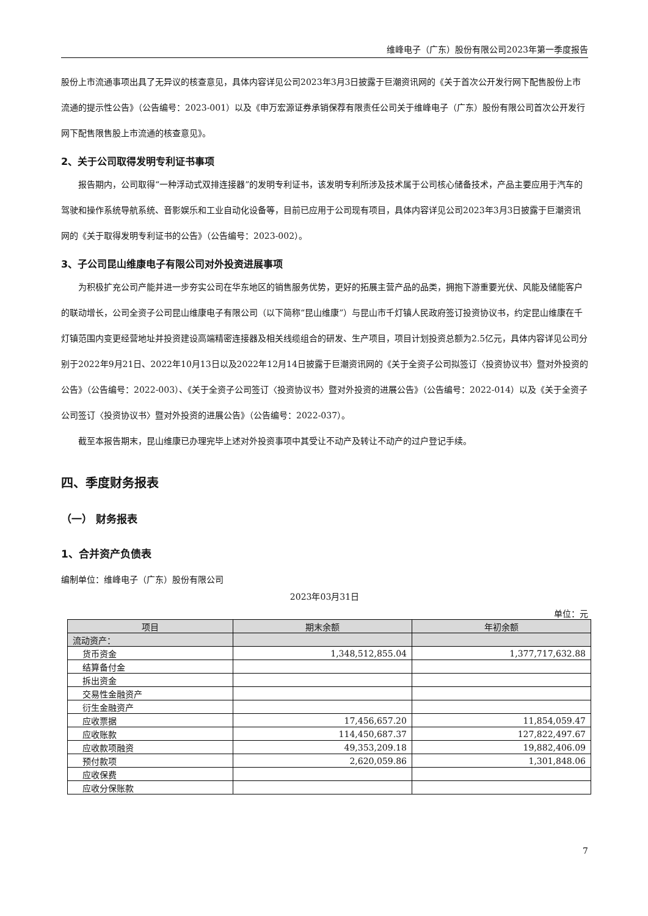维峰电子（广东）股份有限公司2023年第一季度报告
股份上市流通事项出具了无异议的核查意见，具体内容详见公司2023年3月3日披露于巨潮资讯网的《关于首次公开发行网下配售股份上市流通的提示性公告》（公告编号：2023-001）以及《申万宏源证券承销保荐有限责任公司关于维峰电子（广东）股份有限公司首次公开发行网下配售限售股上市流通的核查意见》。
2、关于公司取得发明专利证书事项
报告期内，公司取得“一种浮动式双排连接器”的发明专利证书，该发明专利所涉及技术属于公司核心储备技术，产品主要应用于汽车的驾驶和操作系统导航系统、音影娱乐和工业自动化设备等，目前已应用于公司现有项目，具体内容详见公司2023年3月3日披露于巨潮资讯网的《关于取得发明专利证书的公告》（公告编号：2023-002）。
3、子公司昆山维康电子有限公司对外投资进展事项
为积极扩充公司产能并进一步夯实公司在华东地区的销售服务优势，更好的拓展主营产品的品类，拥抱下游重要光伏、风能及储能客户的联动增长，公司全资子公司昆山维康电子有限公司（以下简称“昆山维康”）与昆山市千灯镇人民政府签订投资协议书，约定昆山维康在千灯镇范围内变更经营地址并投资建设高端精密连接器及相关线缆组合的研发、生产项目，项目计划投资总额为2.5亿元，具体内容详见公司分别于2022年9月21日、2022年10月13日以及2022年12月14日披露于巨潮资讯网的《关于全资子公司拟签订〈投资协议书〉暨对外投资的公告》（公告编号：2022-003）、《关于全资子公司签订〈投资协议书〉暨对外投资的进展公告》（公告编号：2022-014）以及《关于全资子公司签订〈投资协议书〉暨对外投资的进展公告》（公告编号：2022-037）。
截至本报告期末，昆山维康已办理完毕上述对外投资事项中其受让不动产及转让不动产的过户登记手续。
四、季度财务报表
（一） 财务报表
1、合并资产负债表
编制单位：维峰电子（广东）股份有限公司
2023年03月31日
单位：元
| 项目 | 期末余额 | 年初余额 |
| --- | --- | --- |
| 流动资产： | | |
| 货币资金 | 1,348,512,855.04 | 1,377,717,632.88 |
| 结算备付金 | | |
| 拆出资金 | | |
| 交易性金融资产 | | |
| 衍生金融资产 | | |
| 应收票据 | 17,456,657.20 | 11,854,059.47 |
| 应收账款 | 114,450,687.37 | 127,822,497.67 |
| 应收款项融资 | 49,353,209.18 | 19,882,406.09 |
| 预付款项 | 2,620,059.86 | 1,301,848.06 |
| 应收保费 | | |
| 应收分保账款 | | |
7